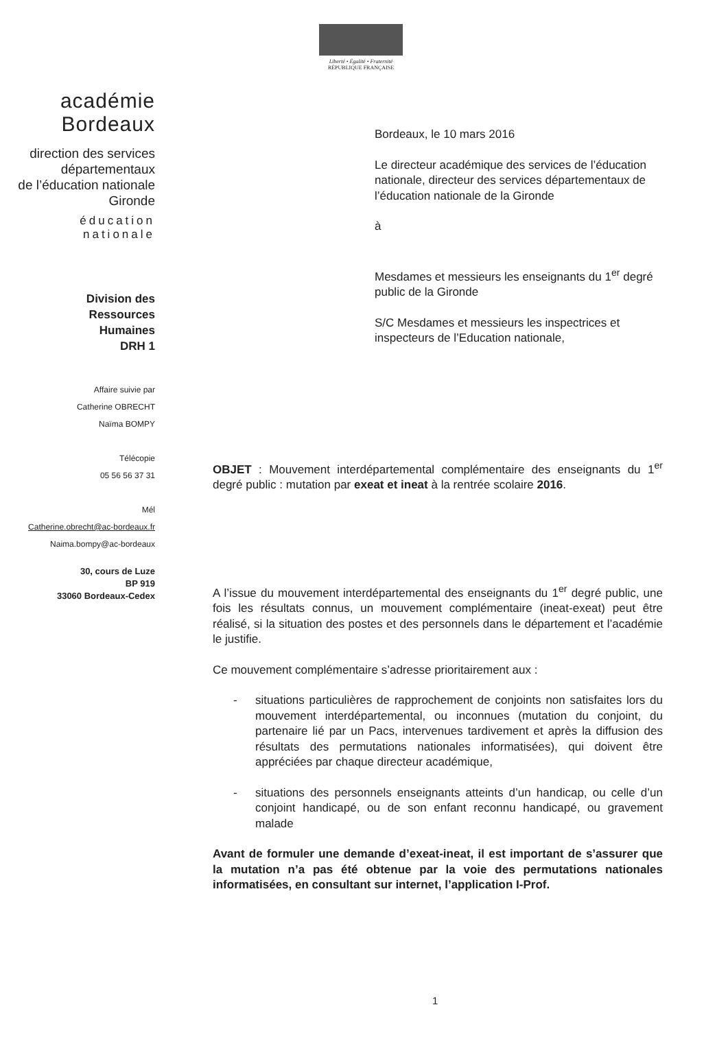Liberté • Égalité • Fraternité
RÉPUBLIQUE FRANÇAISE
académie
Bordeaux
direction des services
départementaux
de l’éducation nationale
Gironde
éducation
nationale
Division des
Ressources
Humaines
DRH 1
Affaire suivie par
Catherine OBRECHT
Naïma BOMPY
Télécopie
05 56 56 37 31
Mél
Catherine.obrecht@ac-bordeaux.fr
Naima.bompy@ac-bordeaux
30, cours de Luze
BP 919
33060 Bordeaux-Cedex
Bordeaux, le 10 mars 2016
Le directeur académique des services de l’éducation nationale, directeur des services départementaux de l’éducation nationale de la Gironde
à
Mesdames et messieurs les enseignants du 1<sup>er</sup> degré public de la Gironde
S/C Mesdames et messieurs les inspectrices et inspecteurs de l’Education nationale,
OBJET : Mouvement interdépartemental complémentaire des enseignants du 1<sup>er</sup> degré public : mutation par exeat et ineat à la rentrée scolaire 2016.
A l’issue du mouvement interdépartemental des enseignants du 1<sup>er</sup> degré public, une fois les résultats connus, un mouvement complémentaire (ineat-exeat) peut être réalisé, si la situation des postes et des personnels dans le département et l’académie le justifie.
Ce mouvement complémentaire s’adresse prioritairement aux :
- situations particulières de rapprochement de conjoints non satisfaites lors du mouvement interdépartemental, ou inconnues (mutation du conjoint, du partenaire lié par un Pacs, intervenues tardivement et après la diffusion des résultats des permutations nationales informatisées), qui doivent être appréciées par chaque directeur académique,
- situations des personnels enseignants atteints d’un handicap, ou celle d’un conjoint handicapé, ou de son enfant reconnu handicapé, ou gravement malade
Avant de formuler une demande d’exeat-ineat, il est important de s’assurer que la mutation n’a pas été obtenue par la voie des permutations nationales informatisées, en consultant sur internet, l’application I-Prof.
1